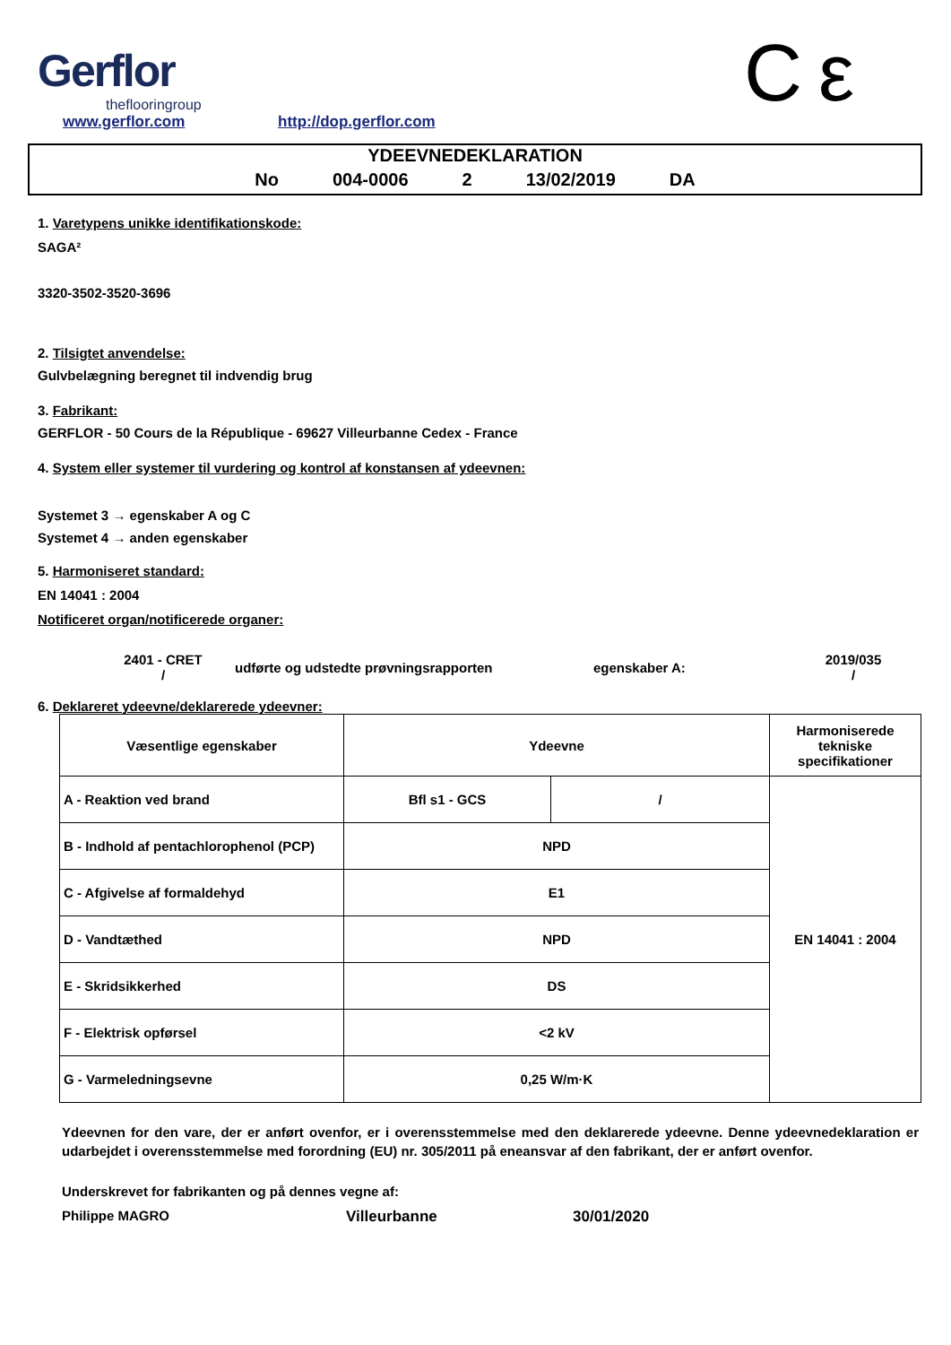Gerflor
theflooringroup
www.gerflor.com http://dop.gerflor.com C ε
YDEEVNEDEKLARATION
No 004-0006 2 13/02/2019 DA
1. Varetypens unikke identifikationskode:
SAGA²
3320-3502-3520-3696
2. Tilsigtet anvendelse:
Gulvbelægning beregnet til indvendig brug
3. Fabrikant:
GERFLOR - 50 Cours de la République - 69627 Villeurbanne Cedex - France
4. System eller systemer til vurdering og kontrol af konstansen af ydeevnen:
Systemet 3 → egenskaber A og C
Systemet 4 → anden egenskaber
5. Harmoniseret standard:
EN 14041 : 2004
Notificeret organ/notificerede organer:
2401 - CRET
/
udførte og udstedte prøvningsrapporten egenskaber A:
2019/035
/
6. Deklareret ydeevne/deklarerede ydeevner:
| Væsentlige egenskaber | Ydeevne | | Harmoniserede tekniske specifikationer |
| A - Reaktion ved brand | Bfl s1 - GCS | / | EN 14041 : 2004 |
| B - Indhold af pentachlorophenol (PCP) | NPD | | |
| C - Afgivelse af formaldehyd | E1 | | |
| D - Vandtæthed | NPD | | |
| E - Skridsikkerhed | DS | | |
| F - Elektrisk opførsel | <2 kV | | |
| G - Varmeledningsevne | 0,25 W/m·K | | |
Ydeevnen for den vare, der er anført ovenfor, er i overensstemmelse med den deklarerede ydeevne. Denne ydeevnedeklaration er udarbejdet i overensstemmelse med forordning (EU) nr. 305/2011 på eneansvar af den fabrikant, der er anført ovenfor.
Underskrevet for fabrikanten og på dennes vegne af:
Philippe MAGRO Villeurbanne 30/01/2020